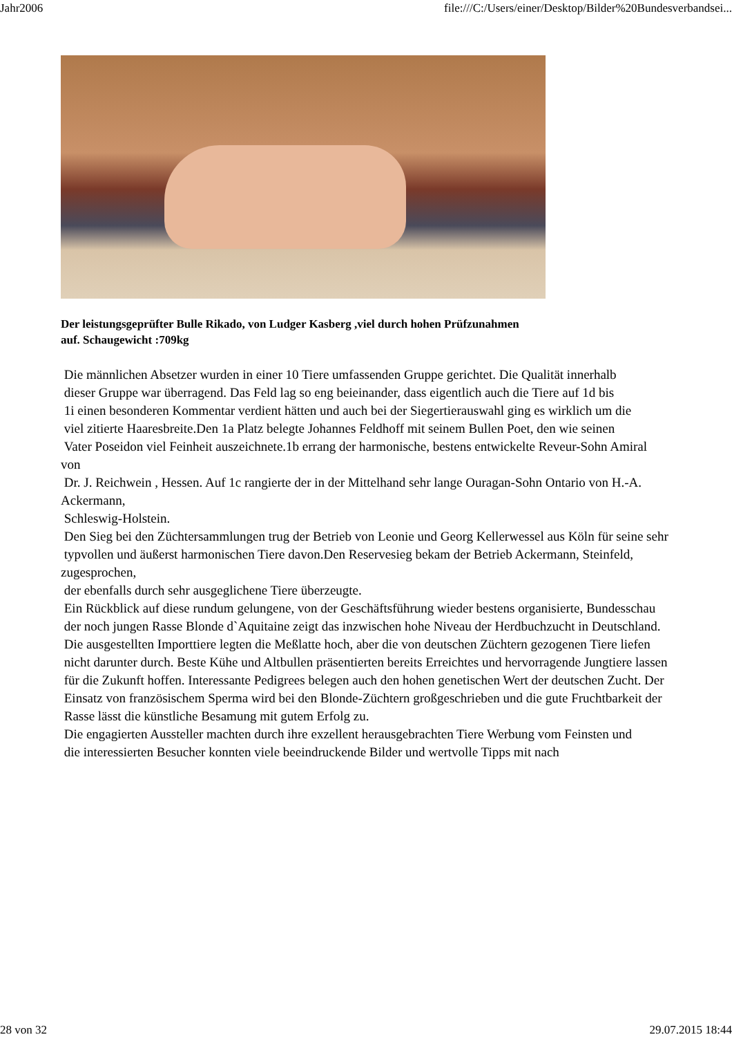Jahr2006 file:///C:/Users/einer/Desktop/Bilder%20Bundesverbandsei...
Der leistungsgeprüfter Bulle Rikado, von Ludger Kasberg ,viel durch hohen Prüfzunahmen
auf. Schaugewicht :709kg
Die männlichen Absetzer wurden in einer 10 Tiere umfassenden Gruppe gerichtet. Die Qualität innerhalb
dieser Gruppe war überragend. Das Feld lag so eng beieinander, dass eigentlich auch die Tiere auf 1d bis
1i einen besonderen Kommentar verdient hätten und auch bei der Siegertierauswahl ging es wirklich um die
viel zitierte Haaresbreite.Den 1a Platz belegte Johannes Feldhoff mit seinem Bullen Poet, den wie seinen
Vater Poseidon viel Feinheit auszeichnete.1b errang der harmonische, bestens entwickelte Reveur-Sohn Amiral von
Dr. J. Reichwein , Hessen. Auf 1c rangierte der in der Mittelhand sehr lange Ouragan-Sohn Ontario von H.-A. Ackermann,
Schleswig-Holstein.
Den Sieg bei den Züchtersammlungen trug der Betrieb von Leonie und Georg Kellerwessel aus Köln für seine sehr
typvollen und äußerst harmonischen Tiere davon.Den Reservesieg bekam der Betrieb Ackermann, Steinfeld, zugesprochen,
der ebenfalls durch sehr ausgeglichene Tiere überzeugte.
Ein Rückblick auf diese rundum gelungene, von der Geschäftsführung wieder bestens organisierte, Bundesschau
der noch jungen Rasse Blonde d`Aquitaine zeigt das inzwischen hohe Niveau der Herdbuchzucht in Deutschland.
Die ausgestellten Importtiere legten die Meßlatte hoch, aber die von deutschen Züchtern gezogenen Tiere liefen
nicht darunter durch. Beste Kühe und Altbullen präsentierten bereits Erreichtes und hervorragende Jungtiere lassen
für die Zukunft hoffen. Interessante Pedigrees belegen auch den hohen genetischen Wert der deutschen Zucht. Der
Einsatz von französischem Sperma wird bei den Blonde-Züchtern großgeschrieben und die gute Fruchtbarkeit der
Rasse lässt die künstliche Besamung mit gutem Erfolg zu.
Die engagierten Aussteller machten durch ihre exzellent herausgebrachten Tiere Werbung vom Feinsten und
die interessierten Besucher konnten viele beeindruckende Bilder und wertvolle Tipps mit nach
28 von 32 29.07.2015 18:44